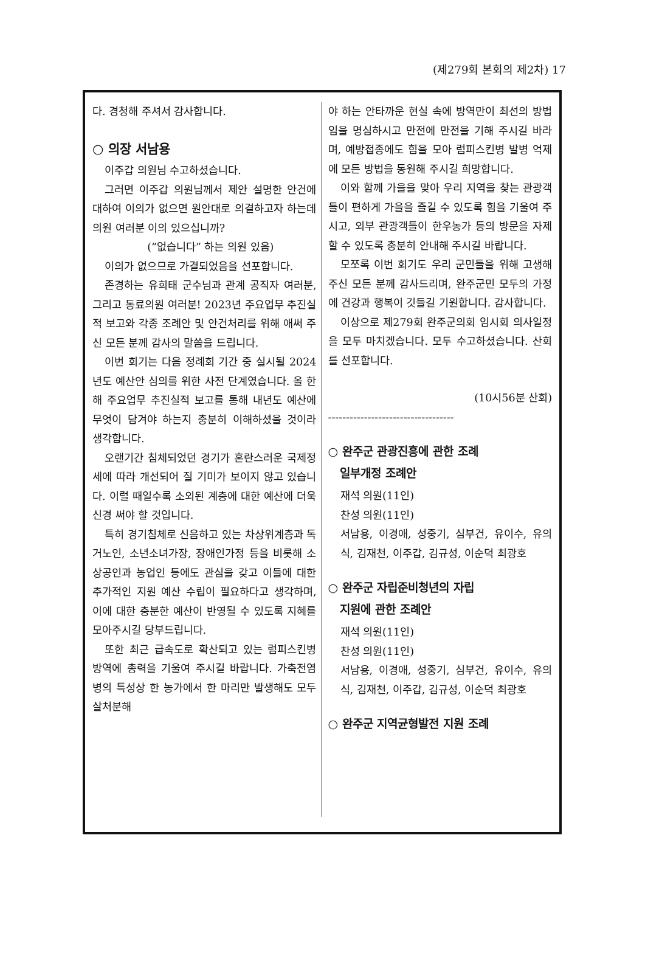(제279회 본회의 제2차) 17
다. 경청해 주셔서 감사합니다.
○ 의장 서남용
이주갑 의원님 수고하셨습니다.
그러면 이주갑 의원님께서 제안 설명한 안건에 대하여 이의가 없으면 원안대로 의결하고자 하는데 의원 여러분 이의 있으십니까?
(“없습니다” 하는 의원 있음)
이의가 없으므로 가결되었음을 선포합니다.
존경하는 유희태 군수님과 관계 공직자 여러분, 그리고 동료의원 여러분! 2023년 주요업무 추진실적 보고와 각종 조례안 및 안건처리를 위해 애써 주신 모든 분께 감사의 말씀을 드립니다.
이번 회기는 다음 정례회 기간 중 실시될 2024년도 예산안 심의를 위한 사전 단계였습니다. 올 한 해 주요업무 추진실적 보고를 통해 내년도 예산에 무엇이 담겨야 하는지 충분히 이해하셨을 것이라 생각합니다.
오랜기간 침체되었던 경기가 혼란스러운 국제정세에 따라 개선되어 질 기미가 보이지 않고 있습니다. 이럴 때일수록 소외된 계층에 대한 예산에 더욱 신경 써야 할 것입니다.
특히 경기침체로 신음하고 있는 차상위계층과 독거노인, 소년소녀가장, 장애인가정 등을 비롯해 소상공인과 농업인 등에도 관심을 갖고 이들에 대한 추가적인 지원 예산 수립이 필요하다고 생각하며, 이에 대한 충분한 예산이 반영될 수 있도록 지혜를 모아주시길 당부드립니다.
또한 최근 급속도로 확산되고 있는 럼피스킨병 방역에 총력을 기울여 주시길 바랍니다. 가축전염병의 특성상 한 농가에서 한 마리만 발생해도 모두 살처분해
야 하는 안타까운 현실 속에 방역만이 최선의 방법임을 명심하시고 만전에 만전을 기해 주시길 바라며, 예방접종에도 힘을 모아 럼피스킨병 발병 억제에 모든 방법을 동원해 주시길 희망합니다.
이와 함께 가을을 맞아 우리 지역을 찾는 관광객들이 편하게 가을을 즐길 수 있도록 힘을 기울여 주시고, 외부 관광객들이 한우농가 등의 방문을 자제할 수 있도록 충분히 안내해 주시길 바랍니다.
모쪼록 이번 회기도 우리 군민들을 위해 고생해주신 모든 분께 감사드리며, 완주군민 모두의 가정에 건강과 행복이 깃들길 기원합니다. 감사합니다.
이상으로 제279회 완주군의회 임시회 의사일정을 모두 마치겠습니다. 모두 수고하셨습니다. 산회를 선포합니다.
(10시56분 산회)
-----------------------------------
○ 완주군 관광진흥에 관한 조례
일부개정 조례안
재석 의원(11인)
찬성 의원(11인)
서남용, 이경애, 성중기, 심부건, 유이수, 유의식, 김재천, 이주갑, 김규성, 이순덕 최광호
○ 완주군 자립준비청년의 자립
지원에 관한 조례안
재석 의원(11인)
찬성 의원(11인)
서남용, 이경애, 성중기, 심부건, 유이수, 유의식, 김재천, 이주갑, 김규성, 이순덕 최광호
○ 완주군 지역균형발전 지원 조례